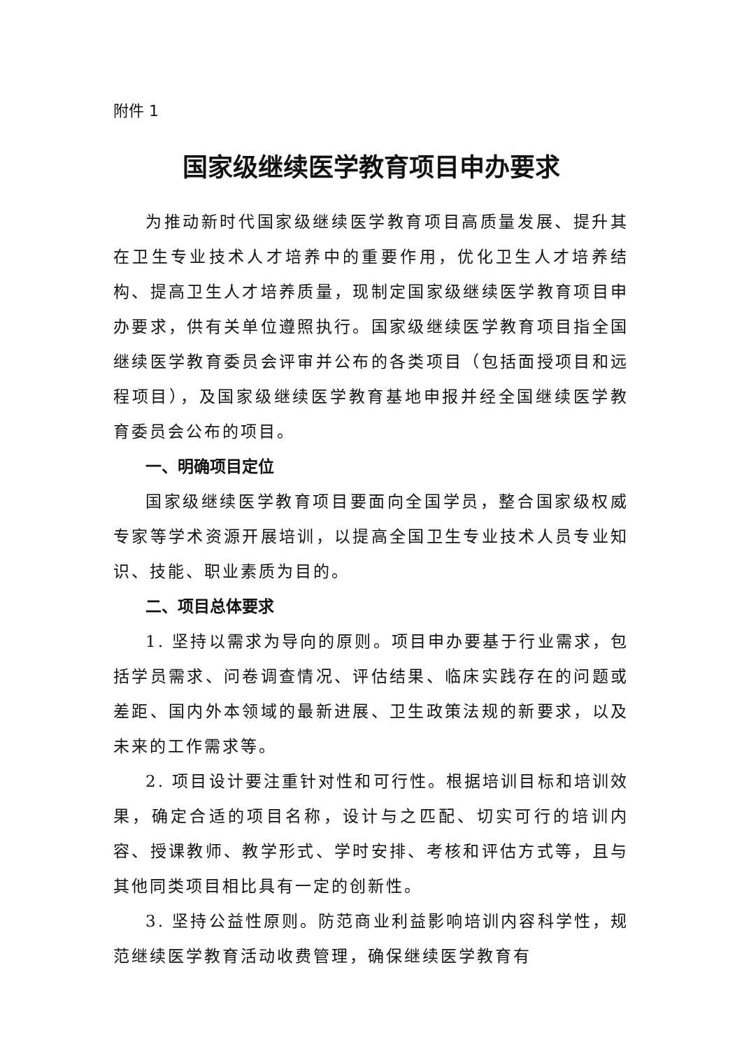附件 1
国家级继续医学教育项目申办要求
为推动新时代国家级继续医学教育项目高质量发展、提升其在卫生专业技术人才培养中的重要作用，优化卫生人才培养结构、提高卫生人才培养质量，现制定国家级继续医学教育项目申办要求，供有关单位遵照执行。国家级继续医学教育项目指全国继续医学教育委员会评审并公布的各类项目（包括面授项目和远程项目），及国家级继续医学教育基地申报并经全国继续医学教育委员会公布的项目。
一、明确项目定位
国家级继续医学教育项目要面向全国学员，整合国家级权威专家等学术资源开展培训，以提高全国卫生专业技术人员专业知识、技能、职业素质为目的。
二、项目总体要求
1. 坚持以需求为导向的原则。项目申办要基于行业需求，包括学员需求、问卷调查情况、评估结果、临床实践存在的问题或差距、国内外本领域的最新进展、卫生政策法规的新要求，以及未来的工作需求等。
2. 项目设计要注重针对性和可行性。根据培训目标和培训效果，确定合适的项目名称，设计与之匹配、切实可行的培训内容、授课教师、教学形式、学时安排、考核和评估方式等，且与其他同类项目相比具有一定的创新性。
3. 坚持公益性原则。防范商业利益影响培训内容科学性，规范继续医学教育活动收费管理，确保继续医学教育有